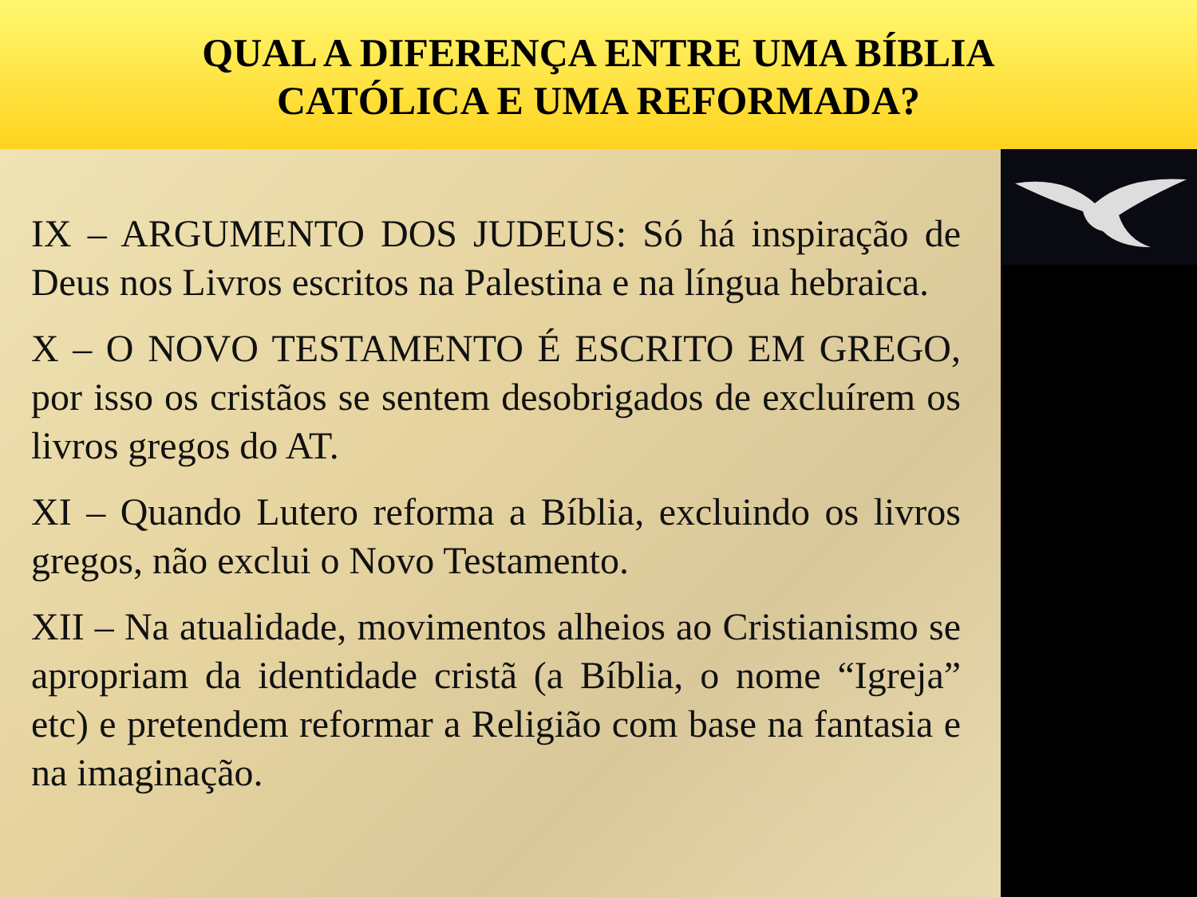QUAL A DIFERENÇA ENTRE UMA BÍBLIA CATÓLICA E UMA REFORMADA?
IX – ARGUMENTO DOS JUDEUS: Só há inspiração de Deus nos Livros escritos na Palestina e na língua hebraica.
X – O NOVO TESTAMENTO É ESCRITO EM GREGO, por isso os cristãos se sentem desobrigados de excluírem os livros gregos do AT.
XI – Quando Lutero reforma a Bíblia, excluindo os livros gregos, não exclui o Novo Testamento.
XII – Na atualidade, movimentos alheios ao Cristianismo se apropriam da identidade cristã (a Bíblia, o nome “Igreja” etc) e pretendem reformar a Religião com base na fantasia e na imaginação.